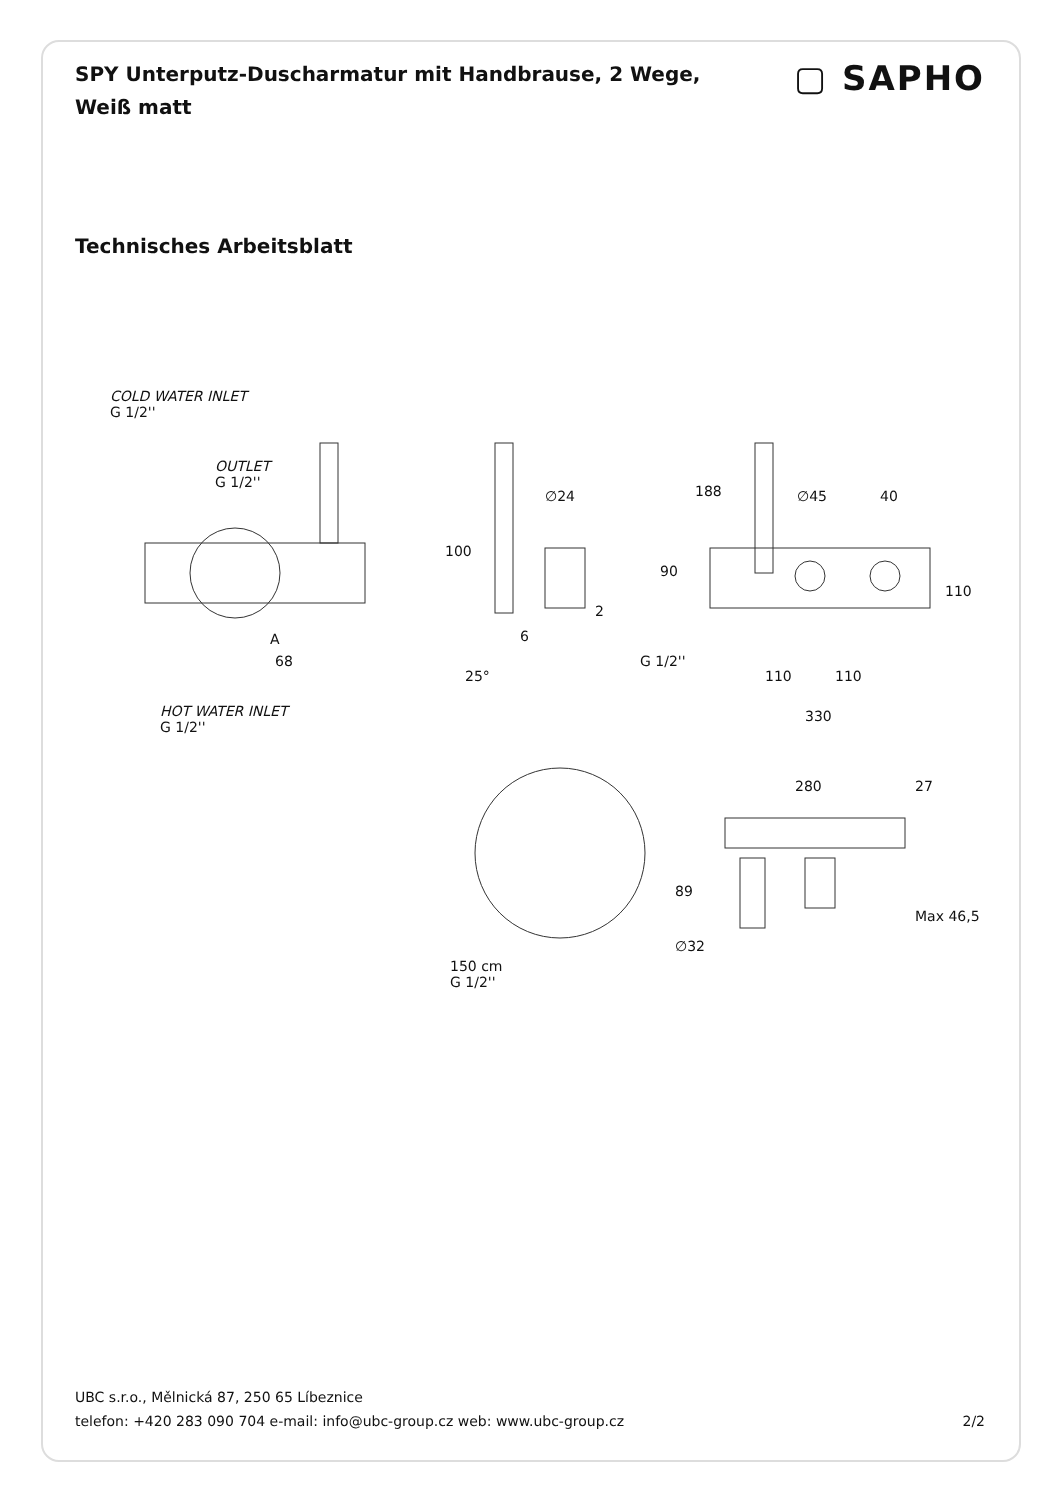SPY Unterputz-Duscharmatur mit Handbrause, 2 Wege, Weiß matt
▢ SAPHO
Technisches Arbeitsblatt
COLD WATER INLET
G 1/2''
OUTLET
G 1/2''
100
A
68
∅24
2
6
25°
188 ∅45 40
90
110
G 1/2''
110 110
330
HOT WATER INLET
G 1/2''
280 27
89
Max 46,5
∅32
150 cm
G 1/2''
UBC s.r.o., Mělnická 87, 250 65 Líbeznice
telefon: +420 283 090 704 e-mail: info@ubc-group.cz web: www.ubc-group.cz
2/2